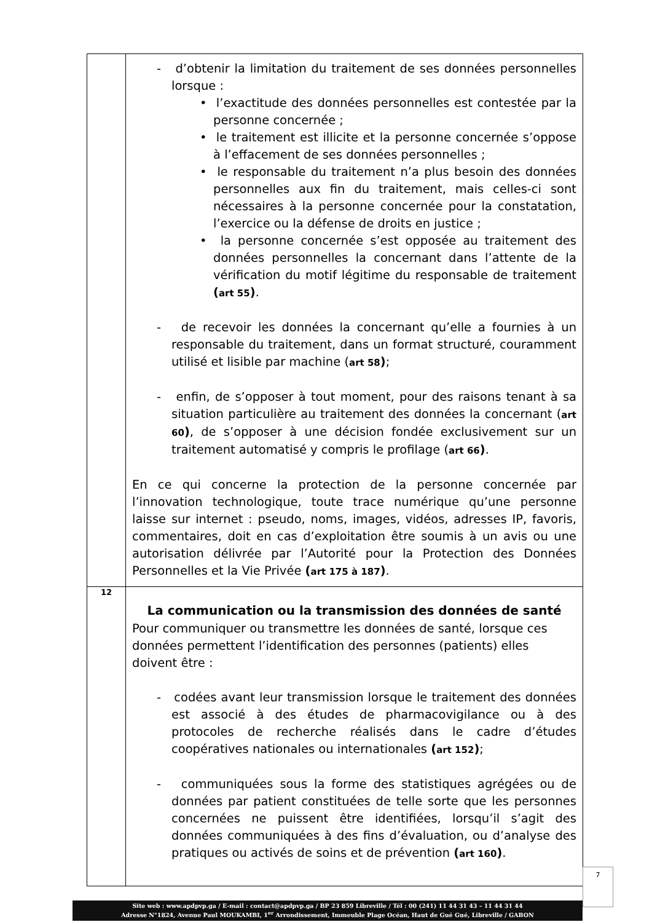| | - d’obtenir la limitation du traitement de ses données personnelles lorsque : • l’exactitude des données personnelles est contestée par la personne concernée ; • le traitement est illicite et la personne concernée s’oppose à l’effacement de ses données personnelles ; • le responsable du traitement n’a plus besoin des données personnelles aux fin du traitement, mais celles-ci sont nécessaires à la personne concernée pour la constatation, l’exercice ou la défense de droits en justice ; • la personne concernée s’est opposée au traitement des données personnelles la concernant dans l’attente de la vérification du motif légitime du responsable de traitement ( art 55 ) . - de recevoir les données la concernant qu’elle a fournies à un responsable du traitement, dans un format structuré, couramment utilisé et lisible par machine ( art 58 ) ; - enfin, de s’opposer à tout moment, pour des raisons tenant à sa situation particulière au traitement des données la concernant ( art 60 ) , de s’opposer à une décision fondée exclusivement sur un traitement automatisé y compris le profilage ( art 66 ) . En ce qui concerne la protection de la personne concernée par l’innovation technologique, toute trace numérique qu’une personne laisse sur internet : pseudo, noms, images, vidéos, adresses IP, favoris, commentaires, doit en cas d’exploitation être soumis à un avis ou une autorisation délivrée par l’Autorité pour la Protection des Données Personnelles et la Vie Privée ( art 175 à 187 ) . |
| 12 | La communication ou la transmission des données de santé Pour communiquer ou transmettre les données de santé, lorsque ces données permettent l’identification des personnes (patients) elles doivent être : - codées avant leur transmission lorsque le traitement des données est associé à des études de pharmacovigilance ou à des protocoles de recherche réalisés dans le cadre d’études coopératives nationales ou internationales ( art 152 ) ; - communiquées sous la forme des statistiques agrégées ou de données par patient constituées de telle sorte que les personnes concernées ne puissent être identifiées, lorsqu’il s’agit des données communiquées à des fins d’évaluation, ou d’analyse des pratiques ou activés de soins et de prévention ( art 160 ) . |
Site web : www.apdpvp.ga / E-mail : contact@apdpvp.ga / BP 23 859 Libreville / Tél : 00 (241) 11 44 31 43 – 11 44 31 44
Adresse N°1824, Avenue Paul MOUKAMBI, 1<sup>er</sup> Arrondissement, Immeuble Plage Océan, Haut de Gué Gué, Libreville / GABON
7